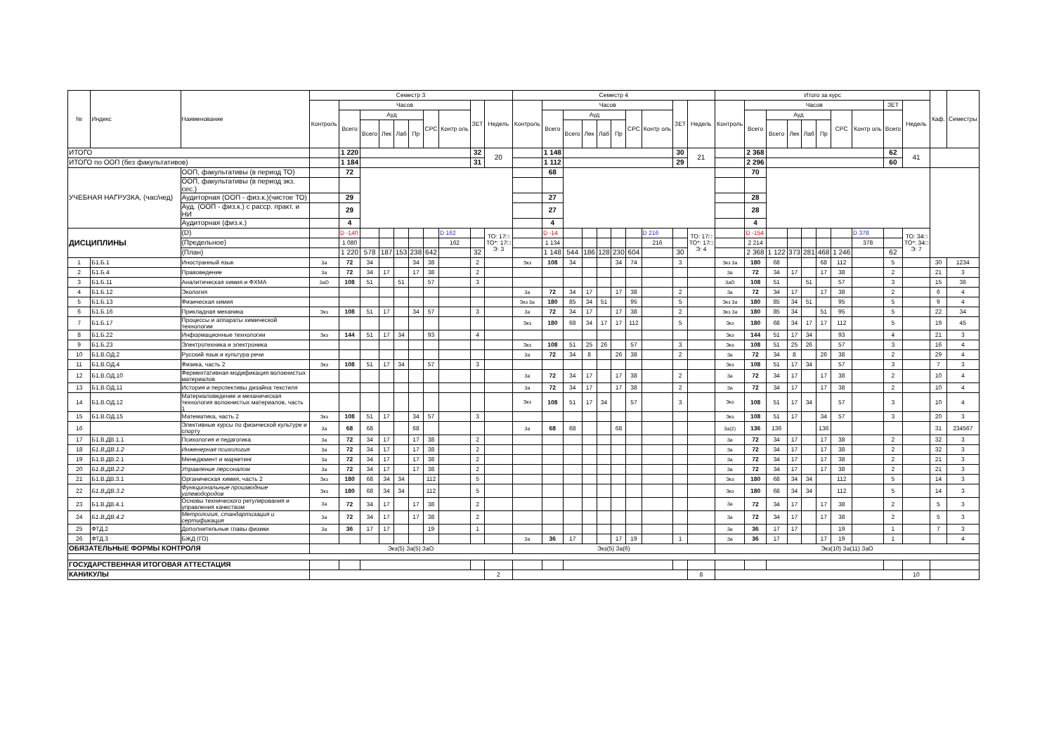| № | Индекс | Наименование | Семестр 3 | | | | | | | | | | Семестр 4 | | | | | | | | | | Итого за курс | | | | | | | | | | Каф. | Семестры |
| --- | --- | --- | --- | --- | --- | --- | --- | --- | --- | --- | --- | --- | --- | --- | --- | --- | --- | --- | --- | --- | --- | --- | --- | --- | --- | --- | --- | --- | --- | --- | --- | --- | --- | --- |
| | | | Контроль | Часов | | | | | | | ЗЕТ | Недель | Контроль | Часов | | | | | | | ЗЕТ | Недель | Контроль | Часов | | | | | | | ЗЕТ | Недель | | |
| | | | | Всего | Ауд | | | | СРС | Контр оль | | | | Всего | Ауд | | | | СРС | Контр оль | | | | Всего | Ауд | | | | СРС | Контр оль | Всего | | | |
| | | | | | Всего | Лек | Лаб | Пр | | | | | | | Всего | Лек | Лаб | Пр | | | | | | | Всего | Лек | Лаб | Пр | | | | | | |
| ИТОГО | | | | 1 220 | | | | | | | 32 | 20 | | 1 148 | | | | | | | 30 | 21 | | 2 368 | | | | | | | 62 | 41 | | |
| ИТОГО по ООП (без факультативов) | | | | 1 184 | | | | | | | 31 | | | 1 112 | | | | | | | 29 | | | 2 296 | | | | | | | 60 | | | |
| УЧЕБНАЯ НАГРУЗКА, (час/нед) | | ООП, факультативы (в период ТО) | | 72 | | | | | | | | | | 68 | | | | | | | | | | 70 | | | | | | | | | | |
| | | ООП, факультативы (в период экз. сес.) | | | | | | | | | | | | | | | | | | | | | | | | | | | | | | | | |
| | | Аудиторная (ООП - физ.к.)(чистое ТО) | | 29 | | | | | | | | | | 27 | | | | | | | | | | 28 | | | | | | | | | | |
| | | Ауд. (ООП - физ.к.) с расср. практ. и НИ | | 29 | | | | | | | | | | 27 | | | | | | | | | | 28 | | | | | | | | | | |
| | | Аудиторная (физ.к.) | | 4 | | | | | | | | | | 4 | | | | | | | | | | 4 | | | | | | | | | | |
| ДИСЦИПЛИНЫ | | (D) | | D -140 | | | | | | D 162 | | ТО: 17□ ТО*: 17□ Э: 3 | | D -14 | | | | | | D 216 | | ТО: 17□ ТО*: 17□ Э: 4 | | D -154 | | | | | | D 378 | | ТО: 34□ ТО*: 34□ Э: 7 | | |
| | | (Предельное) | | 1 080 | | | | | | 162 | | | | 1 134 | | | | | | 216 | | | | 2 214 | | | | | | 378 | | | | |
| | | (План) | | 1 220 | 578 | 187 | 153 | 238 | 642 | | 32 | | | 1 148 | 544 | 186 | 128 | 230 | 604 | | 30 | | | 2 368 | 1 122 | 373 | 281 | 468 | 1 246 | | 62 | | | |
| 1 | Б1.Б.1 | Иностранный язык | За | 72 | 34 | | | 34 | 38 | | 2 | | Экз | 108 | 34 | | | 34 | 74 | | 3 | | Экз За | 180 | 68 | | | 68 | 112 | | 5 | | 30 | 1234 |
| 2 | Б1.Б.4 | Правоведение | За | 72 | 34 | 17 | | 17 | 38 | | 2 | | | | | | | | | | | | За | 72 | 34 | 17 | | 17 | 38 | | 2 | | 21 | 3 |
| 3 | Б1.Б.11 | Аналитическая химия и ФХМА | ЗаО | 108 | 51 | | 51 | | 57 | | 3 | | | | | | | | | | | | ЗаО | 108 | 51 | | 51 | | 57 | | 3 | | 15 | 36 |
| 4 | Б1.Б.12 | Экология | | | | | | | | | | | За | 72 | 34 | 17 | | 17 | 38 | | 2 | | За | 72 | 34 | 17 | | 17 | 38 | | 2 | | 6 | 4 |
| 5 | Б1.Б.13 | Физическая химия | | | | | | | | | | | Экз За | 180 | 85 | 34 | 51 | | 95 | | 5 | | Экз За | 180 | 85 | 34 | 51 | | 95 | | 5 | | 9 | 4 |
| 6 | Б1.Б.16 | Прикладная механика | Экз | 108 | 51 | 17 | | 34 | 57 | | 3 | | За | 72 | 34 | 17 | | 17 | 38 | | 2 | | Экз За | 180 | 85 | 34 | | 51 | 95 | | 5 | | 22 | 34 |
| 7 | Б1.Б.17 | Процессы и аппараты химической технологии | | | | | | | | | | | Экз | 180 | 68 | 34 | 17 | 17 | 112 | | 5 | | Экз | 180 | 68 | 34 | 17 | 17 | 112 | | 5 | | 19 | 45 |
| 8 | Б1.Б.22 | Информационные технологии | Экз | 144 | 51 | 17 | 34 | | 93 | | 4 | | | | | | | | | | | | Экз | 144 | 51 | 17 | 34 | | 93 | | 4 | | 21 | 3 |
| 9 | Б1.Б.23 | Электротехника и электроника | | | | | | | | | | | Экз | 108 | 51 | 25 | 26 | | 57 | | 3 | | Экз | 108 | 51 | 25 | 26 | | 57 | | 3 | | 16 | 4 |
| 10 | Б1.В.ОД.2 | Русский язык и культура речи | | | | | | | | | | | За | 72 | 34 | 8 | | 26 | 38 | | 2 | | За | 72 | 34 | 8 | | 26 | 38 | | 2 | | 29 | 4 |
| 11 | Б1.В.ОД.4 | Физика, часть 2 | Экз | 108 | 51 | 17 | 34 | | 57 | | 3 | | | | | | | | | | | | Экз | 108 | 51 | 17 | 34 | | 57 | | 3 | | 7 | 3 |
| 12 | Б1.В.ОД.10 | Ферментативная модификация волокнистых материалов | | | | | | | | | | | За | 72 | 34 | 17 | | 17 | 38 | | 2 | | За | 72 | 34 | 17 | | 17 | 38 | | 2 | | 10 | 4 |
| 13 | Б1.В.ОД.11 | История и перспективы дизайна текстиля | | | | | | | | | | | За | 72 | 34 | 17 | | 17 | 38 | | 2 | | За | 72 | 34 | 17 | | 17 | 38 | | 2 | | 10 | 4 |
| 14 | Б1.В.ОД.12 | Материаловедение и механическая технология волокнистых материалов, часть 1 | | | | | | | | | | | Экз | 108 | 51 | 17 | 34 | | 57 | | 3 | | Экз | 108 | 51 | 17 | 34 | | 57 | | 3 | | 10 | 4 |
| 15 | Б1.В.ОД.15 | Математика, часть 2 | Экз | 108 | 51 | 17 | | 34 | 57 | | 3 | | | | | | | | | | | | Экз | 108 | 51 | 17 | | 34 | 57 | | 3 | | 20 | 3 |
| 16 | | Элективные курсы по физической культуре и спорту | За | 68 | 68 | | | 68 | | | | | За | 68 | 68 | | | 68 | | | | | За(2) | 136 | 136 | | | 136 | | | | | 31 | 234567 |
| 17 | Б1.В.ДВ.1.1 | Психология и педагогика | За | 72 | 34 | 17 | | 17 | 38 | | 2 | | | | | | | | | | | | За | 72 | 34 | 17 | | 17 | 38 | | 2 | | 32 | 3 |
| 18 | Б1.В.ДВ.1.2 | Инженерная психология | За | 72 | 34 | 17 | | 17 | 38 | | 2 | | | | | | | | | | | | За | 72 | 34 | 17 | | 17 | 38 | | 2 | | 32 | 3 |
| 19 | Б1.В.ДВ.2.1 | Менеджмент и маркетинг | За | 72 | 34 | 17 | | 17 | 38 | | 2 | | | | | | | | | | | | За | 72 | 34 | 17 | | 17 | 38 | | 2 | | 21 | 3 |
| 20 | Б1.В.ДВ.2.2 | Управление персоналом | За | 72 | 34 | 17 | | 17 | 38 | | 2 | | | | | | | | | | | | За | 72 | 34 | 17 | | 17 | 38 | | 2 | | 21 | 3 |
| 21 | Б1.В.ДВ.3.1 | Органическая химия, часть 2 | Экз | 180 | 68 | 34 | 34 | | 112 | | 5 | | | | | | | | | | | | Экз | 180 | 68 | 34 | 34 | | 112 | | 5 | | 14 | 3 |
| 22 | Б1.В.ДВ.3.2 | Функциональные производные углеводородов | Экз | 180 | 68 | 34 | 34 | | 112 | | 5 | | | | | | | | | | | | Экз | 180 | 68 | 34 | 34 | | 112 | | 5 | | 14 | 3 |
| 23 | Б1.В.ДВ.4.1 | Основы технического регулирования и управления качеством | За | 72 | 34 | 17 | | 17 | 38 | | 2 | | | | | | | | | | | | За | 72 | 34 | 17 | | 17 | 38 | | 2 | | 5 | 3 |
| 24 | Б1.В.ДВ.4.2 | Метрология, стандартизация и сертификация | За | 72 | 34 | 17 | | 17 | 38 | | 2 | | | | | | | | | | | | За | 72 | 34 | 17 | | 17 | 38 | | 2 | | 5 | 3 |
| 25 | ФТД.2 | Дополнительные главы физики | За | 36 | 17 | 17 | | | 19 | | 1 | | | | | | | | | | | | За | 36 | 17 | 17 | | | 19 | | 1 | | 7 | 3 |
| 26 | ФТД.3 | БЖД (ГО) | | | | | | | | | | | За | 36 | 17 | | | 17 | 19 | | 1 | | За | 36 | 17 | | | 17 | 19 | | 1 | | | 4 |
| ОБЯЗАТЕЛЬНЫЕ ФОРМЫ КОНТРОЛЯ | | | Экз(5) За(5) ЗаО | | | | | | | | | | Экз(5) За(6) | | | | | | | | | | Экз(10) За(11) ЗаО | | | | | | | | | | | |
| ГОСУДАРСТВЕННАЯ ИТОГОВАЯ АТТЕСТАЦИЯ | | | | | | | | | | | | | | | | | | | | | | | | | | | | | | | | | | |
| КАНИКУЛЫ | | | | | | | | | | | | 2 | | | | | | | | | | 8 | | | | | | | | | | 10 | | |